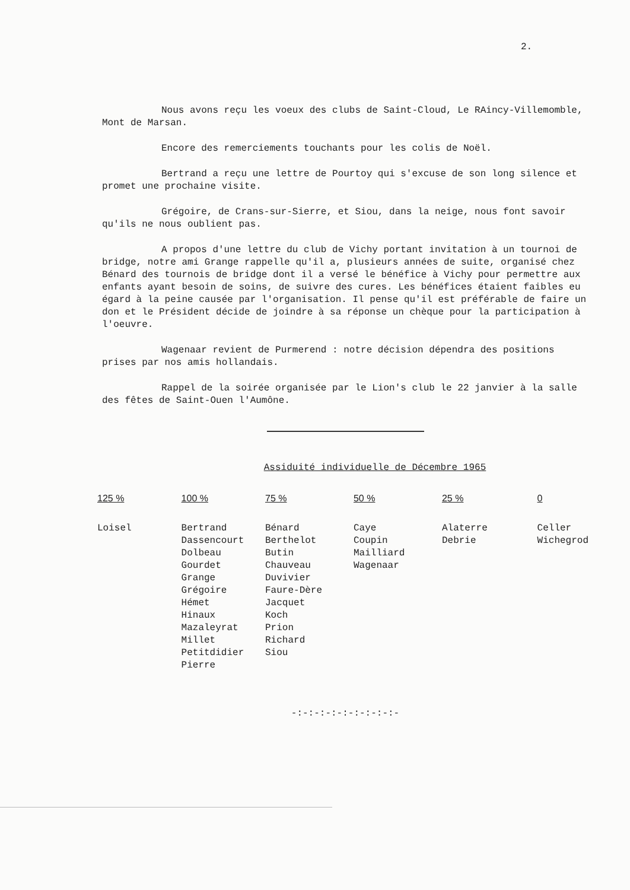2.
Nous avons reçu les voeux des clubs de Saint-Cloud, Le RAincy-Villemomble, Mont de Marsan.
Encore des remerciements touchants pour les colis de Noël.
Bertrand a reçu une lettre de Pourtoy qui s'excuse de son long silence et promet une prochaine visite.
Grégoire, de Crans-sur-Sierre, et Siou, dans la neige, nous font savoir qu'ils ne nous oublient pas.
A propos d'une lettre du club de Vichy portant invitation à un tournoi de bridge, notre ami Grange rappelle qu'il a, plusieurs années de suite, organisé chez Bénard des tournois de bridge dont il a versé le bénéfice à Vichy pour permettre aux enfants ayant besoin de soins, de suivre des cures. Les bénéfices étaient faibles eu égard à la peine causée par l'organisation. Il pense qu'il est préférable de faire un don et le Président décide de joindre à sa réponse un chèque pour la participation à l'oeuvre.
Wagenaar revient de Purmerend : notre décision dépendra des positions prises par nos amis hollandais.
Rappel de la soirée organisée par le Lion's club le 22 janvier à la salle des fêtes de Saint-Ouen l'Aumône.
Assiduité individuelle de Décembre 1965
| 125 % | 100 % | 75 % | 50 % | 25 % | 0 |
| --- | --- | --- | --- | --- | --- |
| Loisel | Bertrand Dassencourt Dolbeau Gourdet Grange Grégoire Hémet Hinaux Mazaleyrat Millet Petitdidier Pierre | Bénard Berthelot Butin Chauveau Duvivier Faure-Dère Jacquet Koch Prion Richard Siou | Caye Coupin Mailliard Wagenaar | Alaterre Debrie | Celler Wichegrod |
-:-:-:-:-:-:-:-:-:-